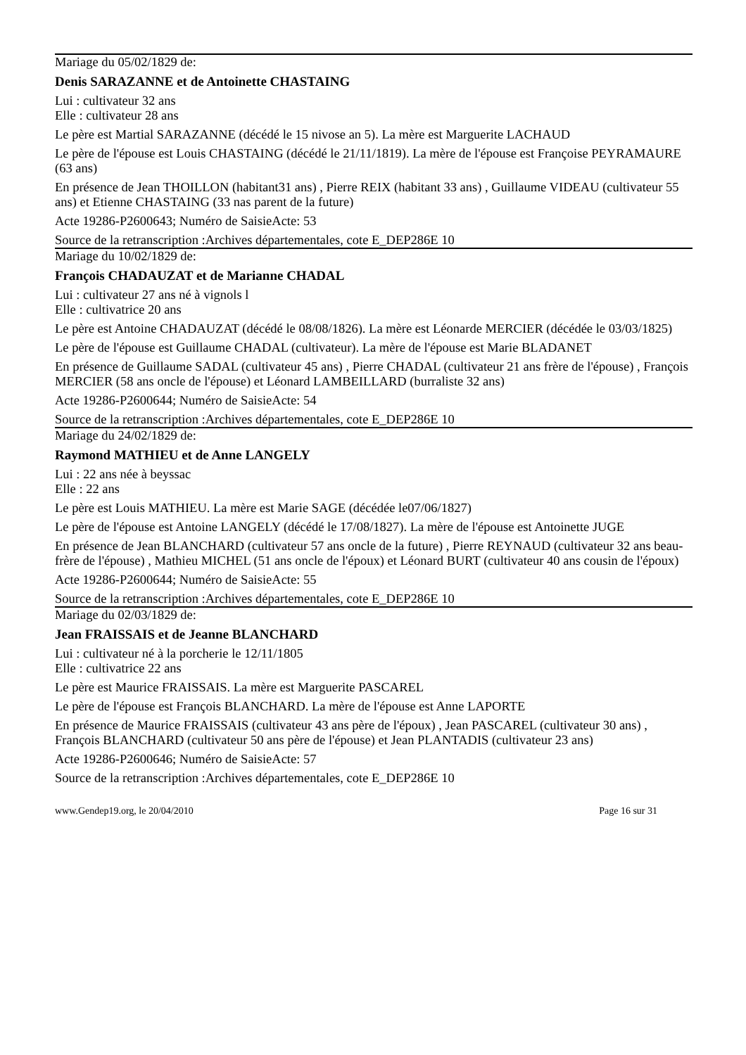Mariage du 05/02/1829 de:
Denis SARAZANNE et de Antoinette CHASTAING
Lui : cultivateur 32 ans
Elle : cultivateur 28 ans
Le père est Martial SARAZANNE (décédé le 15 nivose an 5). La mère est Marguerite LACHAUD
Le père de l'épouse est Louis CHASTAING (décédé le 21/11/1819). La mère de l'épouse est Françoise PEYRAMAURE (63 ans)
En présence de Jean THOILLON (habitant31 ans) , Pierre REIX (habitant 33 ans) , Guillaume VIDEAU (cultivateur 55 ans) et Etienne CHASTAING (33 nas parent de la future)
Acte 19286-P2600643; Numéro de SaisieActe: 53
Source de la retranscription :Archives départementales, cote E_DEP286E 10
Mariage du 10/02/1829 de:
François CHADAUZAT et de Marianne CHADAL
Lui : cultivateur 27 ans né à vignols l
Elle : cultivatrice 20 ans
Le père est Antoine CHADAUZAT (décédé le 08/08/1826). La mère est Léonarde MERCIER (décédée le 03/03/1825)
Le père de l'épouse est Guillaume CHADAL (cultivateur). La mère de l'épouse est Marie BLADANET
En présence de Guillaume SADAL (cultivateur 45 ans) , Pierre CHADAL (cultivateur 21 ans frère de l'épouse) , François MERCIER (58 ans oncle de l'épouse) et Léonard LAMBEILLARD (burraliste 32 ans)
Acte 19286-P2600644; Numéro de SaisieActe: 54
Source de la retranscription :Archives départementales, cote E_DEP286E 10
Mariage du 24/02/1829 de:
Raymond MATHIEU et de Anne LANGELY
Lui : 22 ans née à beyssac
Elle : 22 ans
Le père est Louis MATHIEU. La mère est Marie SAGE (décédée le07/06/1827)
Le père de l'épouse est Antoine LANGELY (décédé le 17/08/1827). La mère de l'épouse est Antoinette JUGE
En présence de Jean BLANCHARD (cultivateur 57 ans oncle de la future) , Pierre REYNAUD (cultivateur 32 ans beau-frère de l'épouse) , Mathieu MICHEL (51 ans oncle de l'époux) et Léonard BURT (cultivateur 40 ans cousin de l'époux)
Acte 19286-P2600644; Numéro de SaisieActe: 55
Source de la retranscription :Archives départementales, cote E_DEP286E 10
Mariage du 02/03/1829 de:
Jean FRAISSAIS et de Jeanne BLANCHARD
Lui : cultivateur né à la porcherie le 12/11/1805
Elle : cultivatrice 22 ans
Le père est Maurice FRAISSAIS. La mère est Marguerite PASCAREL
Le père de l'épouse est François BLANCHARD. La mère de l'épouse est Anne LAPORTE
En présence de Maurice FRAISSAIS (cultivateur 43 ans père de l'époux) , Jean PASCAREL (cultivateur 30 ans) , François BLANCHARD (cultivateur 50 ans père de l'épouse) et Jean PLANTADIS (cultivateur 23 ans)
Acte 19286-P2600646; Numéro de SaisieActe: 57
Source de la retranscription :Archives départementales, cote E_DEP286E 10
www.Gendep19.org, le 20/04/2010 Page 16 sur 31